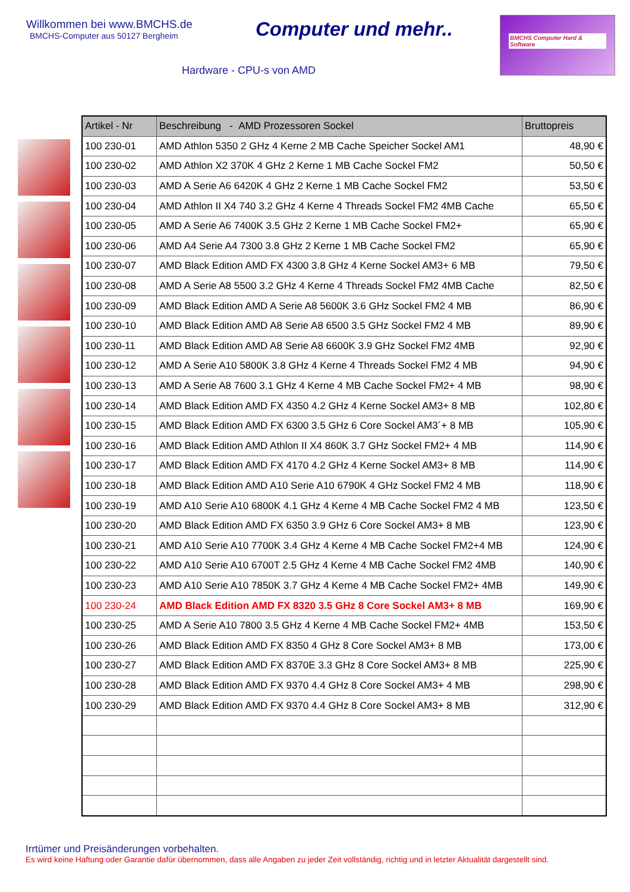Willkommen bei www.BMCHS.de
BMCHS-Computer aus 50127 Bergheim
Computer und mehr..
BMCHS Computer Hard & Software
Hardware - CPU-s von AMD
| Artikel - Nr | Beschreibung - AMD Prozessoren Sockel | Bruttopreis |
| --- | --- | --- |
| 100 230-01 | AMD Athlon 5350 2 GHz 4 Kerne 2 MB Cache Speicher Sockel AM1 | 48,90 € |
| 100 230-02 | AMD Athlon X2 370K 4 GHz 2 Kerne 1 MB Cache Sockel FM2 | 50,50 € |
| 100 230-03 | AMD A Serie A6 6420K 4 GHz 2 Kerne 1 MB Cache Sockel FM2 | 53,50 € |
| 100 230-04 | AMD Athlon II X4 740 3.2 GHz 4 Kerne 4 Threads Sockel FM2 4MB Cache | 65,50 € |
| 100 230-05 | AMD A Serie A6 7400K 3.5 GHz 2 Kerne 1 MB Cache Sockel FM2+ | 65,90 € |
| 100 230-06 | AMD A4 Serie A4 7300 3.8 GHz 2 Kerne 1 MB Cache Sockel FM2 | 65,90 € |
| 100 230-07 | AMD Black Edition AMD FX 4300 3.8 GHz 4 Kerne Sockel AM3+ 6 MB | 79,50 € |
| 100 230-08 | AMD A Serie A8 5500 3.2 GHz 4 Kerne 4 Threads Sockel FM2 4MB Cache | 82,50 € |
| 100 230-09 | AMD Black Edition AMD A Serie A8 5600K 3.6 GHz Sockel FM2 4 MB | 86,90 € |
| 100 230-10 | AMD Black Edition AMD A8 Serie A8 6500 3.5 GHz Sockel FM2 4 MB | 89,90 € |
| 100 230-11 | AMD Black Edition AMD A8 Serie A8 6600K 3.9 GHz Sockel FM2 4MB | 92,90 € |
| 100 230-12 | AMD A Serie A10 5800K 3.8 GHz 4 Kerne 4 Threads Sockel FM2 4 MB | 94,90 € |
| 100 230-13 | AMD A Serie A8 7600 3.1 GHz 4 Kerne 4 MB Cache Sockel FM2+ 4 MB | 98,90 € |
| 100 230-14 | AMD Black Edition AMD FX 4350 4.2 GHz 4 Kerne Sockel AM3+ 8 MB | 102,80 € |
| 100 230-15 | AMD Black Edition AMD FX 6300 3.5 GHz 6 Core Sockel AM3´+ 8 MB | 105,90 € |
| 100 230-16 | AMD Black Edition AMD Athlon II X4 860K 3.7 GHz Sockel FM2+ 4 MB | 114,90 € |
| 100 230-17 | AMD Black Edition AMD FX 4170 4.2 GHz 4 Kerne Sockel AM3+ 8 MB | 114,90 € |
| 100 230-18 | AMD Black Edition AMD A10 Serie A10 6790K 4 GHz Sockel FM2 4 MB | 118,90 € |
| 100 230-19 | AMD A10 Serie A10 6800K 4.1 GHz 4 Kerne 4 MB Cache Sockel FM2 4 MB | 123,50 € |
| 100 230-20 | AMD Black Edition AMD FX 6350 3.9 GHz 6 Core Sockel AM3+ 8 MB | 123,90 € |
| 100 230-21 | AMD A10 Serie A10 7700K 3.4 GHz 4 Kerne 4 MB Cache Sockel FM2+4 MB | 124,90 € |
| 100 230-22 | AMD A10 Serie A10 6700T 2.5 GHz 4 Kerne 4 MB Cache Sockel FM2 4MB | 140,90 € |
| 100 230-23 | AMD A10 Serie A10 7850K 3.7 GHz 4 Kerne 4 MB Cache Sockel FM2+ 4MB | 149,90 € |
| 100 230-24 | AMD Black Edition AMD FX 8320 3.5 GHz 8 Core Sockel AM3+ 8 MB | 169,90 € |
| 100 230-25 | AMD A Serie A10 7800 3.5 GHz 4 Kerne 4 MB Cache Sockel FM2+ 4MB | 153,50 € |
| 100 230-26 | AMD Black Edition AMD FX 8350 4 GHz 8 Core Sockel AM3+ 8 MB | 173,00 € |
| 100 230-27 | AMD Black Edition AMD FX 8370E 3.3 GHz 8 Core Sockel AM3+ 8 MB | 225,90 € |
| 100 230-28 | AMD Black Edition AMD FX 9370 4.4 GHz 8 Core Sockel AM3+ 4 MB | 298,90 € |
| 100 230-29 | AMD Black Edition AMD FX 9370 4.4 GHz 8 Core Sockel AM3+ 8 MB | 312,90 € |
Irrtümer und Preisänderungen vorbehalten.
Es wird keine Haftung oder Garantie dafür übernommen, dass alle Angaben zu jeder Zeit vollständig, richtig und in letzter Aktualität dargestellt sind.